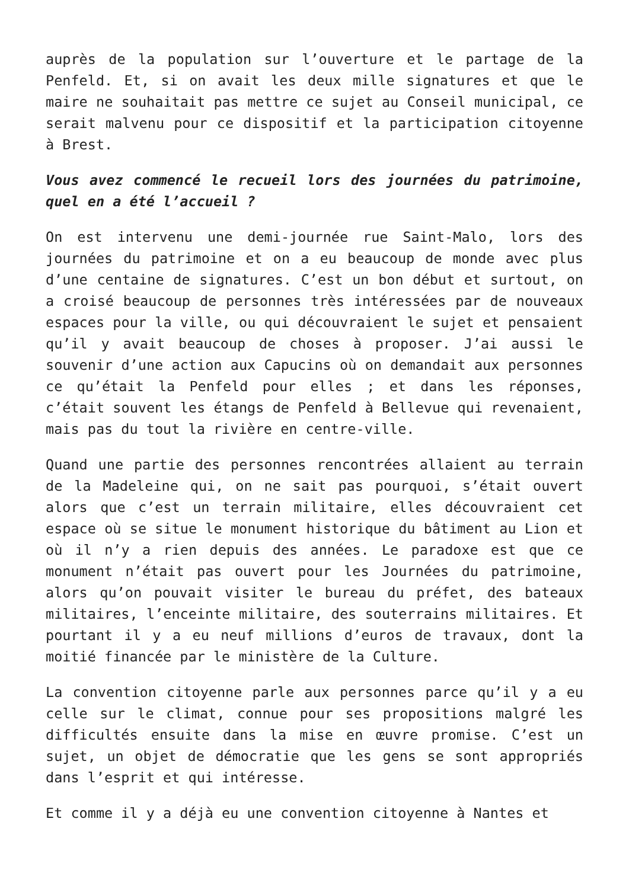auprès de la population sur l’ouverture et le partage de la Penfeld. Et, si on avait les deux mille signatures et que le maire ne souhaitait pas mettre ce sujet au Conseil municipal, ce serait malvenu pour ce dispositif et la participation citoyenne à Brest.
Vous avez commencé le recueil lors des journées du patrimoine, quel en a été l’accueil ?
On est intervenu une demi-journée rue Saint-Malo, lors des journées du patrimoine et on a eu beaucoup de monde avec plus d’une centaine de signatures. C’est un bon début et surtout, on a croisé beaucoup de personnes très intéressées par de nouveaux espaces pour la ville, ou qui découvraient le sujet et pensaient qu’il y avait beaucoup de choses à proposer. J’ai aussi le souvenir d’une action aux Capucins où on demandait aux personnes ce qu’était la Penfeld pour elles ; et dans les réponses, c’était souvent les étangs de Penfeld à Bellevue qui revenaient, mais pas du tout la rivière en centre-ville.
Quand une partie des personnes rencontrées allaient au terrain de la Madeleine qui, on ne sait pas pourquoi, s’était ouvert alors que c’est un terrain militaire, elles découvraient cet espace où se situe le monument historique du bâtiment au Lion et où il n’y a rien depuis des années. Le paradoxe est que ce monument n’était pas ouvert pour les Journées du patrimoine, alors qu’on pouvait visiter le bureau du préfet, des bateaux militaires, l’enceinte militaire, des souterrains militaires. Et pourtant il y a eu neuf millions d’euros de travaux, dont la moitié financée par le ministère de la Culture.
La convention citoyenne parle aux personnes parce qu’il y a eu celle sur le climat, connue pour ses propositions malgré les difficultés ensuite dans la mise en œuvre promise. C’est un sujet, un objet de démocratie que les gens se sont appropriés dans l’esprit et qui intéresse.
Et comme il y a déjà eu une convention citoyenne à Nantes et